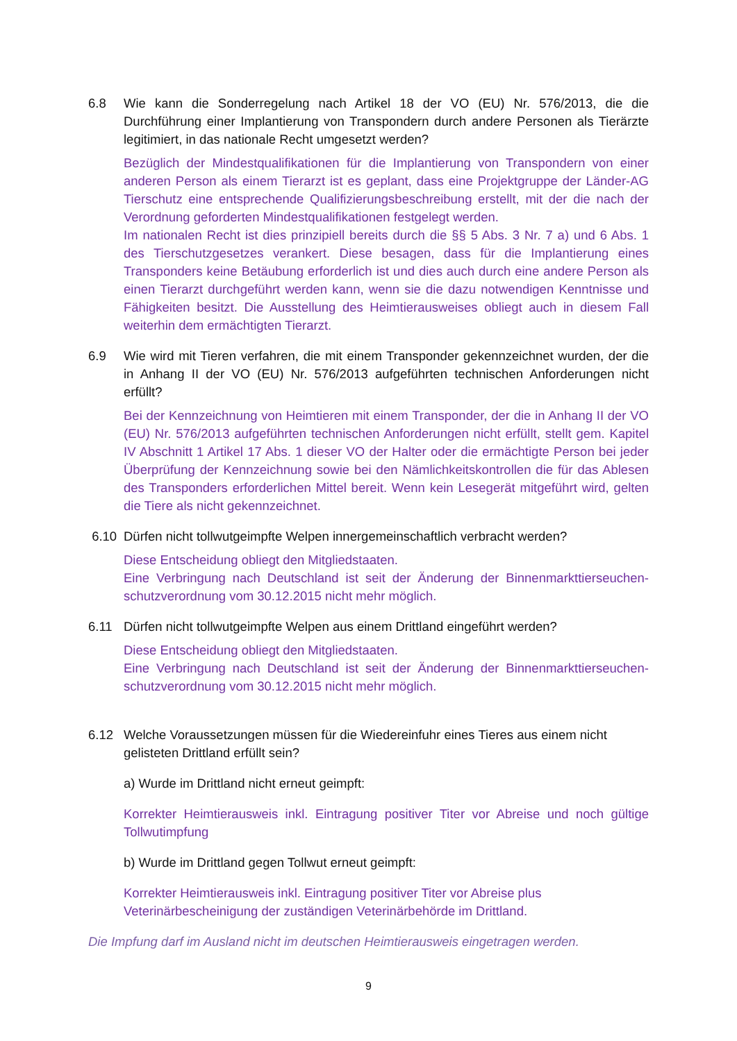6.8 Wie kann die Sonderregelung nach Artikel 18 der VO (EU) Nr. 576/2013, die die Durchführung einer Implantierung von Transpondern durch andere Personen als Tierärzte legitimiert, in das nationale Recht umgesetzt werden?
Bezüglich der Mindestqualifikationen für die Implantierung von Transpondern von einer anderen Person als einem Tierarzt ist es geplant, dass eine Projektgruppe der Länder-AG Tierschutz eine entsprechende Qualifizierungsbeschreibung erstellt, mit der die nach der Verordnung geforderten Mindestqualifikationen festgelegt werden.
Im nationalen Recht ist dies prinzipiell bereits durch die §§ 5 Abs. 3 Nr. 7 a) und 6 Abs. 1 des Tierschutzgesetzes verankert. Diese besagen, dass für die Implantierung eines Transponders keine Betäubung erforderlich ist und dies auch durch eine andere Person als einen Tierarzt durchgeführt werden kann, wenn sie die dazu notwendigen Kenntnisse und Fähigkeiten besitzt. Die Ausstellung des Heimtierausweises obliegt auch in diesem Fall weiterhin dem ermächtigten Tierarzt.
6.9 Wie wird mit Tieren verfahren, die mit einem Transponder gekennzeichnet wurden, der die in Anhang II der VO (EU) Nr. 576/2013 aufgeführten technischen Anforderungen nicht erfüllt?
Bei der Kennzeichnung von Heimtieren mit einem Transponder, der die in Anhang II der VO (EU) Nr. 576/2013 aufgeführten technischen Anforderungen nicht erfüllt, stellt gem. Kapitel IV Abschnitt 1 Artikel 17 Abs. 1 dieser VO der Halter oder die ermächtigte Person bei jeder Überprüfung der Kennzeichnung sowie bei den Nämlichkeitskontrollen die für das Ablesen des Transponders erforderlichen Mittel bereit. Wenn kein Lesegerät mitgeführt wird, gelten die Tiere als nicht gekennzeichnet.
6.10 Dürfen nicht tollwutgeimpfte Welpen innergemeinschaftlich verbracht werden?
Diese Entscheidung obliegt den Mitgliedstaaten.
Eine Verbringung nach Deutschland ist seit der Änderung der Binnenmarkttierseuchen-schutzverordnung vom 30.12.2015 nicht mehr möglich.
6.11 Dürfen nicht tollwutgeimpfte Welpen aus einem Drittland eingeführt werden?
Diese Entscheidung obliegt den Mitgliedstaaten.
Eine Verbringung nach Deutschland ist seit der Änderung der Binnenmarkttierseuchen-schutzverordnung vom 30.12.2015 nicht mehr möglich.
6.12 Welche Voraussetzungen müssen für die Wiedereinfuhr eines Tieres aus einem nicht gelisteten Drittland erfüllt sein?
a) Wurde im Drittland nicht erneut geimpft:
Korrekter Heimtierausweis inkl. Eintragung positiver Titer vor Abreise und noch gültige Tollwutimpfung
b) Wurde im Drittland gegen Tollwut erneut geimpft:
Korrekter Heimtierausweis inkl. Eintragung positiver Titer vor Abreise plus
Veterinärbescheinigung der zuständigen Veterinärbehörde im Drittland.
Die Impfung darf im Ausland nicht im deutschen Heimtierausweis eingetragen werden.
9